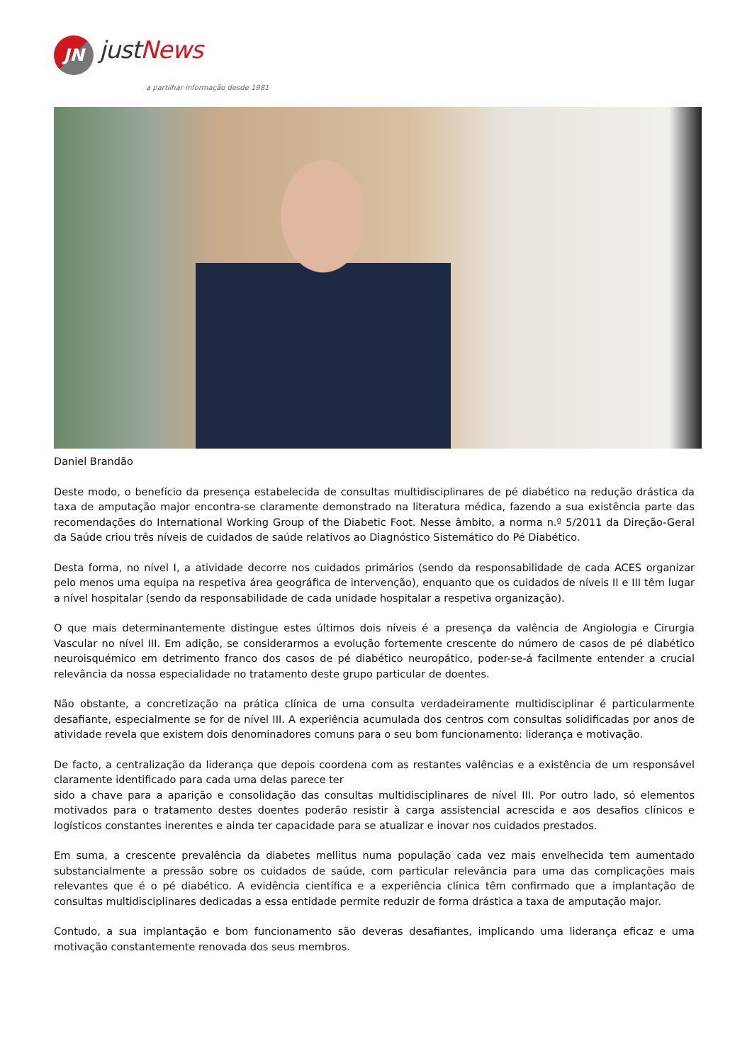JN
justNews
a partilhar informação desde 1981
Daniel Brandão
Deste modo, o benefício da presença estabelecida de consultas multidisciplinares de pé diabético na redução drástica da taxa de amputação major encontra-se claramente demonstrado na literatura médica, fazendo a sua existência parte das recomendações do International Working Group of the Diabetic Foot. Nesse âmbito, a norma n.º 5/2011 da Direção-Geral da Saúde criou três níveis de cuidados de saúde relativos ao Diagnóstico Sistemático do Pé Diabético.
Desta forma, no nível I, a atividade decorre nos cuidados primários (sendo da responsabilidade de cada ACES organizar pelo menos uma equipa na respetiva área geográfica de intervenção), enquanto que os cuidados de níveis II e III têm lugar a nível hospitalar (sendo da responsabilidade de cada unidade hospitalar a respetiva organização).
O que mais determinantemente distingue estes últimos dois níveis é a presença da valência de Angiologia e Cirurgia Vascular no nível III. Em adição, se considerarmos a evolução fortemente crescente do número de casos de pé diabético neuroisquémico em detrimento franco dos casos de pé diabético neuropático, poder-se-á facilmente entender a crucial relevância da nossa especialidade no tratamento deste grupo particular de doentes.
Não obstante, a concretização na prática clínica de uma consulta verdadeiramente multidisciplinar é particularmente desafiante, especialmente se for de nível III. A experiência acumulada dos centros com consultas solidificadas por anos de atividade revela que existem dois denominadores comuns para o seu bom funcionamento: liderança e motivação.
De facto, a centralização da liderança que depois coordena com as restantes valências e a existência de um responsável claramente identificado para cada uma delas parece ter
sido a chave para a aparição e consolidação das consultas multidisciplinares de nível III. Por outro lado, só elementos motivados para o tratamento destes doentes poderão resistir à carga assistencial acrescida e aos desafios clínicos e logísticos constantes inerentes e ainda ter capacidade para se atualizar e inovar nos cuidados prestados.
Em suma, a crescente prevalência da diabetes mellitus numa população cada vez mais envelhecida tem aumentado substancialmente a pressão sobre os cuidados de saúde, com particular relevância para uma das complicações mais relevantes que é o pé diabético. A evidência científica e a experiência clínica têm confirmado que a implantação de consultas multidisciplinares dedicadas a essa entidade permite reduzir de forma drástica a taxa de amputação major.
Contudo, a sua implantação e bom funcionamento são deveras desafiantes, implicando uma liderança eficaz e uma motivação constantemente renovada dos seus membros.